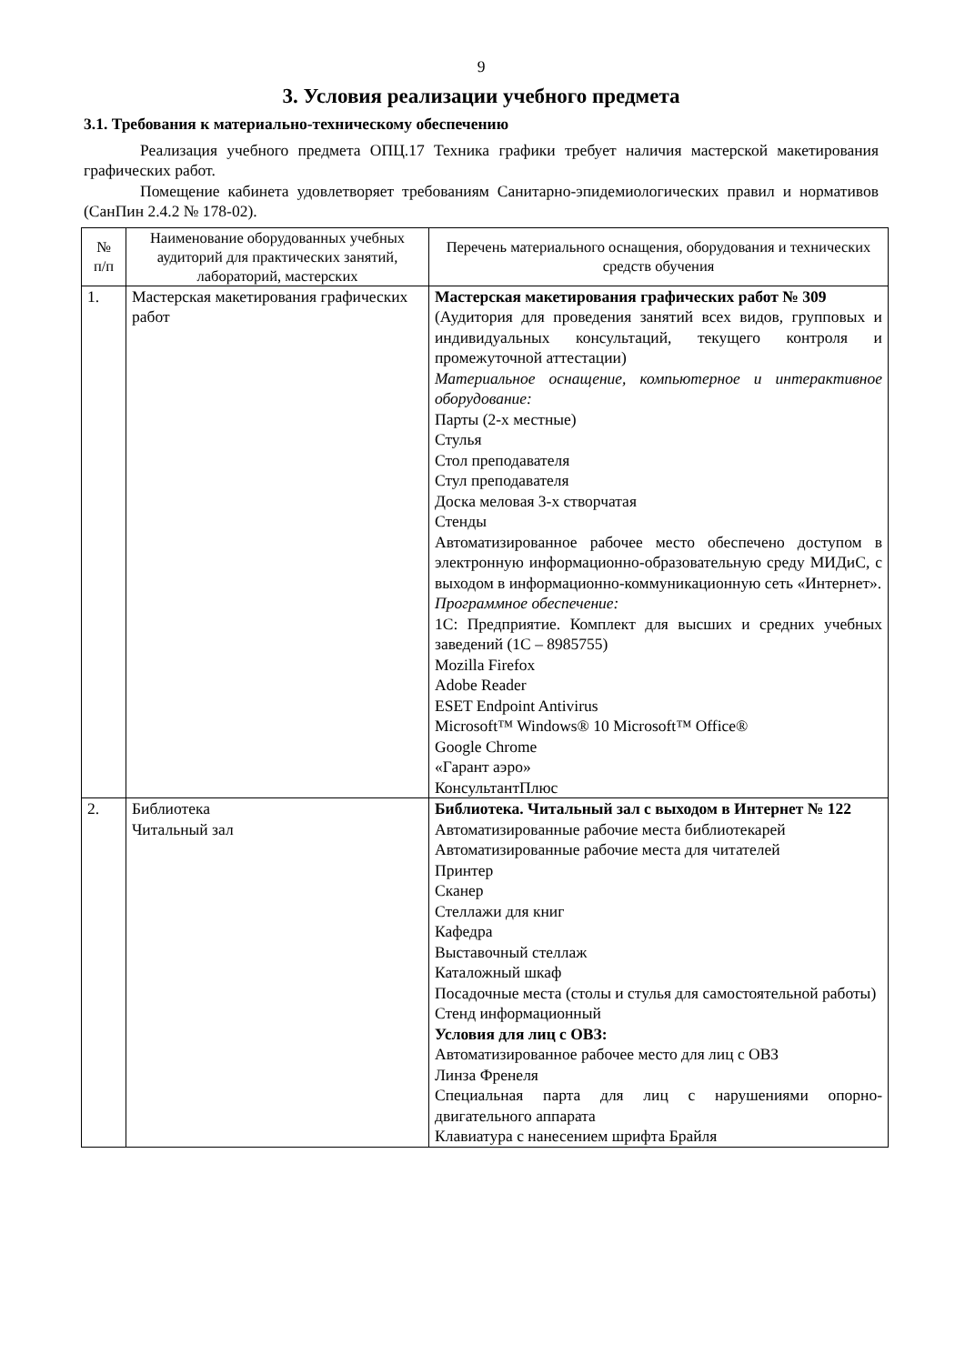9
3. Условия реализации учебного предмета
3.1. Требования к материально-техническому обеспечению
Реализация учебного предмета ОПЦ.17 Техника графики требует наличия мастерской макетирования графических работ.
Помещение кабинета удовлетворяет требованиям Санитарно-эпидемиологических правил и нормативов (СанПин 2.4.2 № 178-02).
| № п/п | Наименование оборудованных учебных аудиторий для практических занятий, лабораторий, мастерских | Перечень материального оснащения, оборудования и технических средств обучения |
| --- | --- | --- |
| 1. | Мастерская макетирования графических работ | Мастерская макетирования графических работ № 309 (Аудитория для проведения занятий всех видов, групповых и индивидуальных консультаций, текущего контроля и промежуточной аттестации) Материальное оснащение, компьютерное и интерактивное оборудование: Парты (2-х местные) Стулья Стол преподавателя Стул преподавателя Доска меловая 3-х створчатая Стенды Автоматизированное рабочее место обеспечено доступом в электронную информационно-образовательную среду МИДиС, с выходом в информационно-коммуникационную сеть «Интернет». Программное обеспечение: 1С: Предприятие. Комплект для высших и средних учебных заведений (1С – 8985755) Mozilla Firefox Adobe Reader ESET Endpoint Antivirus Microsoft™ Windows® 10 Microsoft™ Office® Google Chrome «Гарант аэро» КонсультантПлюс |
| 2. | Библиотека Читальный зал | Библиотека. Читальный зал с выходом в Интернет № 122 Автоматизированные рабочие места библиотекарей Автоматизированные рабочие места для читателей Принтер Сканер Стеллажи для книг Кафедра Выставочный стеллаж Каталожный шкаф Посадочные места (столы и стулья для самостоятельной работы) Стенд информационный Условия для лиц с ОВЗ: Автоматизированное рабочее место для лиц с ОВЗ Линза Френеля Специальная парта для лиц с нарушениями опорно-двигательного аппарата Клавиатура с нанесением шрифта Брайля |